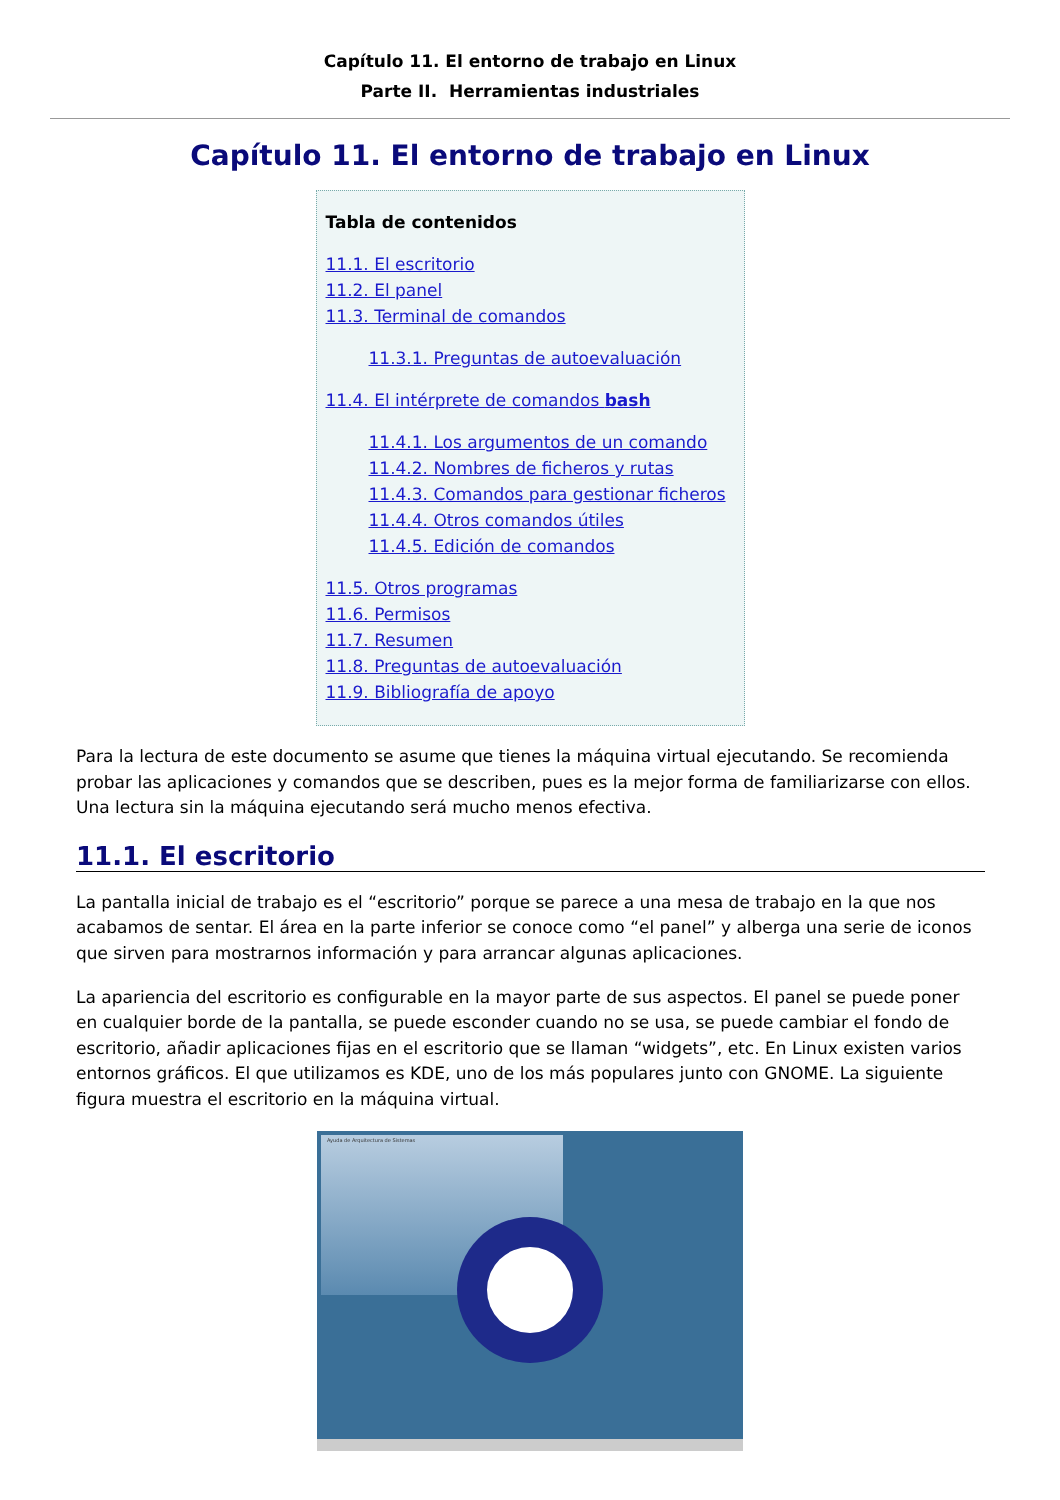Capítulo 11. El entorno de trabajo en Linux
Parte II. Herramientas industriales
Capítulo 11. El entorno de trabajo en Linux
Tabla de contenidos
11.1. El escritorio
11.2. El panel
11.3. Terminal de comandos
11.3.1. Preguntas de autoevaluación
11.4. El intérprete de comandos bash
11.4.1. Los argumentos de un comando
11.4.2. Nombres de ficheros y rutas
11.4.3. Comandos para gestionar ficheros
11.4.4. Otros comandos útiles
11.4.5. Edición de comandos
11.5. Otros programas
11.6. Permisos
11.7. Resumen
11.8. Preguntas de autoevaluación
11.9. Bibliografía de apoyo
Para la lectura de este documento se asume que tienes la máquina virtual ejecutando. Se recomienda probar las aplicaciones y comandos que se describen, pues es la mejor forma de familiarizarse con ellos. Una lectura sin la máquina ejecutando será mucho menos efectiva.
11.1. El escritorio
La pantalla inicial de trabajo es el “escritorio” porque se parece a una mesa de trabajo en la que nos acabamos de sentar. El área en la parte inferior se conoce como “el panel” y alberga una serie de iconos que sirven para mostrarnos información y para arrancar algunas aplicaciones.
La apariencia del escritorio es configurable en la mayor parte de sus aspectos. El panel se puede poner en cualquier borde de la pantalla, se puede esconder cuando no se usa, se puede cambiar el fondo de escritorio, añadir aplicaciones fijas en el escritorio que se llaman “widgets”, etc. En Linux existen varios entornos gráficos. El que utilizamos es KDE, uno de los más populares junto con GNOME. La siguiente figura muestra el escritorio en la máquina virtual.
Ayuda de Arquitectura de Sistemas